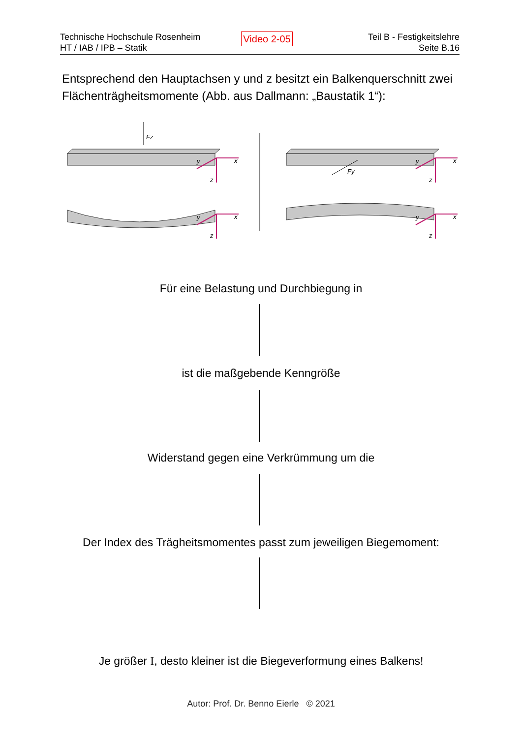Technische Hochschule Rosenheim
HT / IAB / IPB – Statik
Video 2-05
Teil B - Festigkeitslehre
Seite B.16
Entsprechend den Hauptachsen y und z besitzt ein Balkenquerschnitt zwei Flächenträgheitsmomente (Abb. aus Dallmann: „Baustatik 1“):
Fz
Fy
x
y
z
x
y
z
x
y
z
x
y
z
Für eine Belastung und Durchbiegung in
ist die maßgebende Kenngröße
Widerstand gegen eine Verkrümmung um die
Der Index des Trägheitsmomentes passt zum jeweiligen Biegemoment:
Je größer I, desto kleiner ist die Biegeverformung eines Balkens!
Autor: Prof. Dr. Benno Eierle © 2021